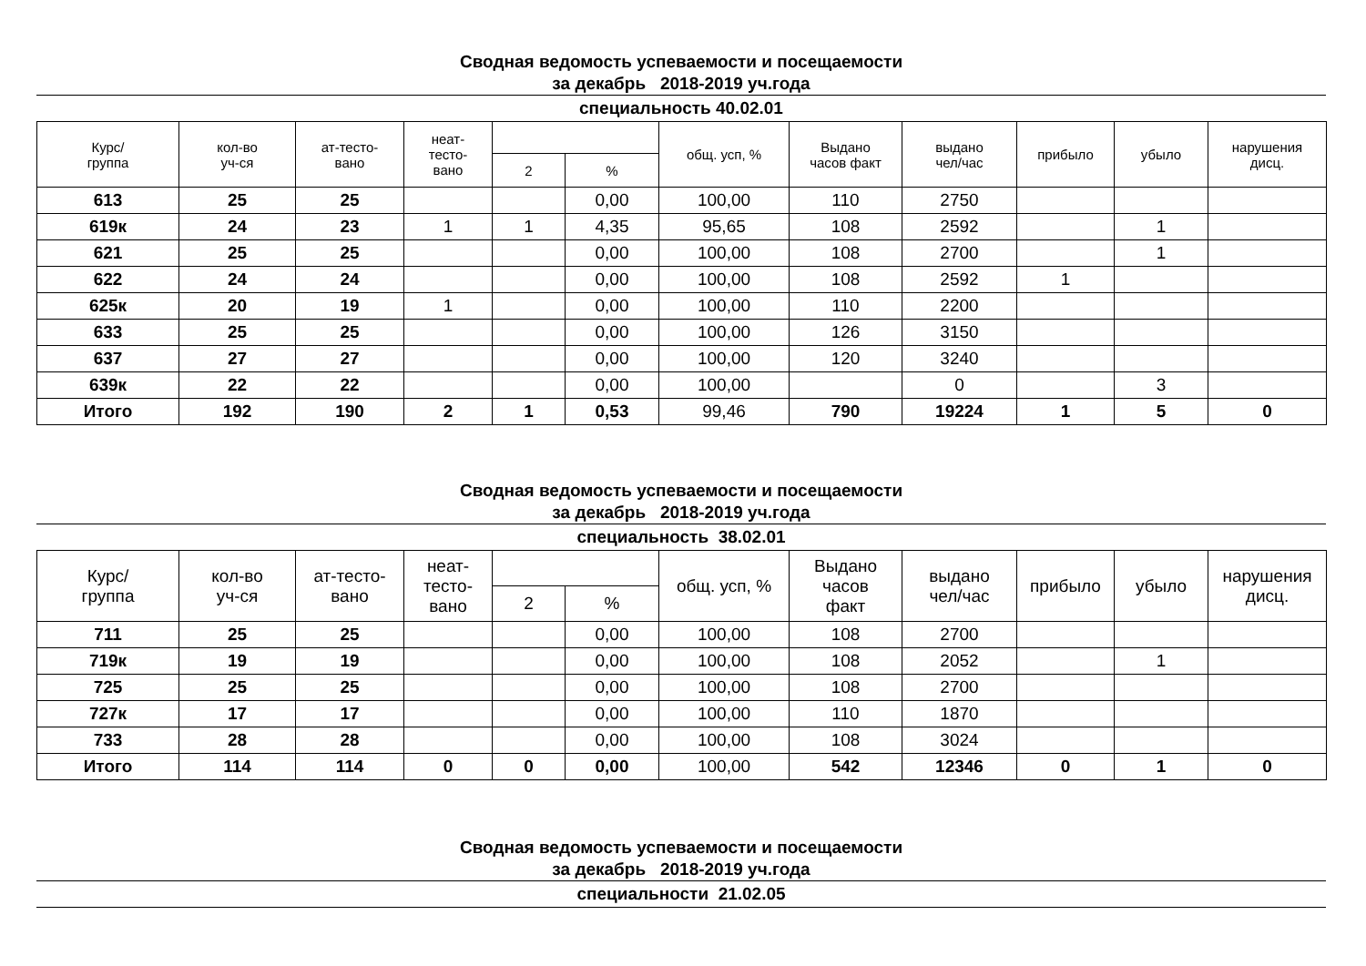Сводная ведомость успеваемости и посещаемости
за декабрь 2018-2019 уч.года
специальность 40.02.01
| Курс/ группа | кол-во уч-ся | ат-тесто- вано | неат- тесто- вано | | | общ. усп, % | Выдано часов факт | выдано чел/час | прибыло | убыло | нарушения дисц. |
| --- | --- | --- | --- | --- | --- | --- | --- | --- | --- | --- | --- |
| | | | | 2 | % | | | | | | |
| 613 | 25 | 25 | | | 0,00 | 100,00 | 110 | 2750 | | | |
| 619к | 24 | 23 | 1 | 1 | 4,35 | 95,65 | 108 | 2592 | | 1 | |
| 621 | 25 | 25 | | | 0,00 | 100,00 | 108 | 2700 | | 1 | |
| 622 | 24 | 24 | | | 0,00 | 100,00 | 108 | 2592 | 1 | | |
| 625к | 20 | 19 | 1 | | 0,00 | 100,00 | 110 | 2200 | | | |
| 633 | 25 | 25 | | | 0,00 | 100,00 | 126 | 3150 | | | |
| 637 | 27 | 27 | | | 0,00 | 100,00 | 120 | 3240 | | | |
| 639к | 22 | 22 | | | 0,00 | 100,00 | | 0 | | 3 | |
| Итого | 192 | 190 | 2 | 1 | 0,53 | 99,46 | 790 | 19224 | 1 | 5 | 0 |
Сводная ведомость успеваемости и посещаемости
за декабрь 2018-2019 уч.года
специальность 38.02.01
| Курс/ группа | кол-во уч-ся | ат-тесто- вано | неат- тесто- вано | | | общ. усп, % | Выдано часов факт | выдано чел/час | прибыло | убыло | нарушения дисц. |
| --- | --- | --- | --- | --- | --- | --- | --- | --- | --- | --- | --- |
| | | | | 2 | % | | | | | | |
| 711 | 25 | 25 | | | 0,00 | 100,00 | 108 | 2700 | | | |
| 719к | 19 | 19 | | | 0,00 | 100,00 | 108 | 2052 | | 1 | |
| 725 | 25 | 25 | | | 0,00 | 100,00 | 108 | 2700 | | | |
| 727к | 17 | 17 | | | 0,00 | 100,00 | 110 | 1870 | | | |
| 733 | 28 | 28 | | | 0,00 | 100,00 | 108 | 3024 | | | |
| Итого | 114 | 114 | 0 | 0 | 0,00 | 100,00 | 542 | 12346 | 0 | 1 | 0 |
Сводная ведомость успеваемости и посещаемости
за декабрь 2018-2019 уч.года
специальности 21.02.05